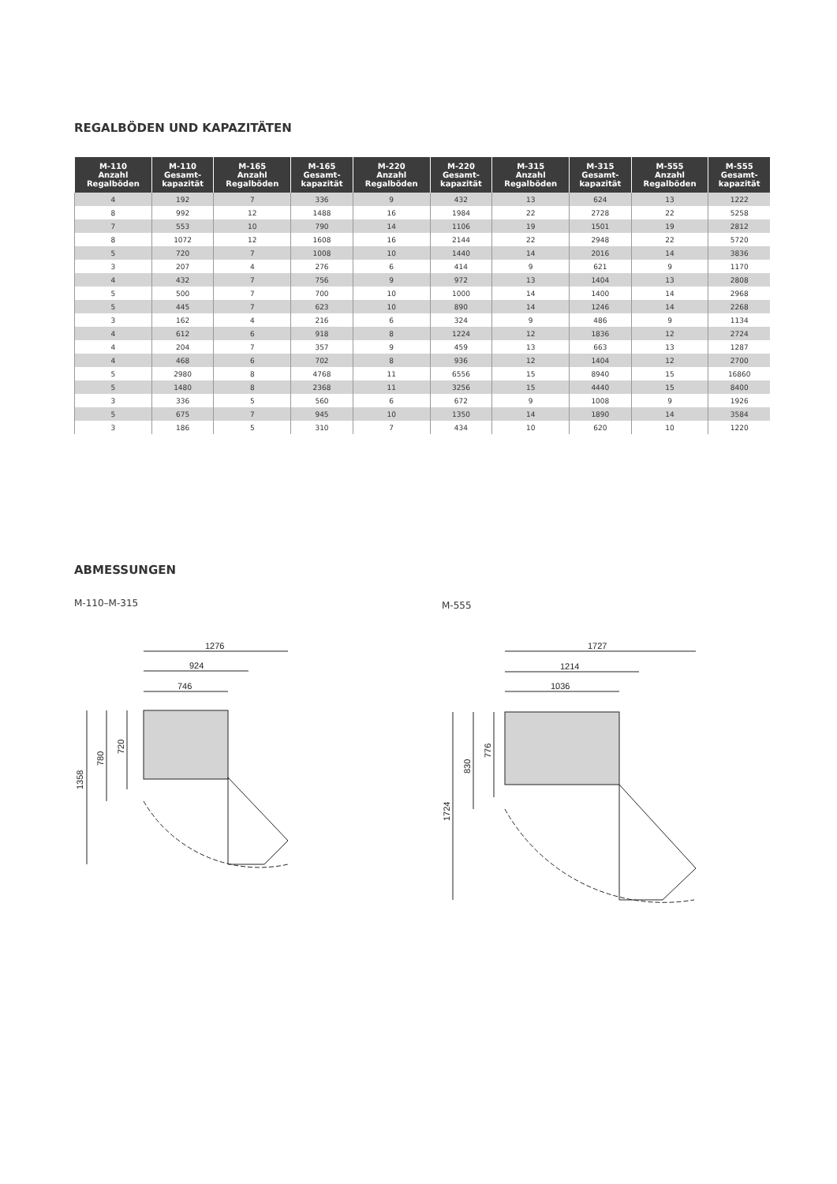REGALBÖDEN UND KAPAZITÄTEN
| M-110 Anzahl Regalböden | M-110 Gesamt- kapazität | M-165 Anzahl Regalböden | M-165 Gesamt- kapazität | M-220 Anzahl Regalböden | M-220 Gesamt- kapazität | M-315 Anzahl Regalböden | M-315 Gesamt- kapazität | M-555 Anzahl Regalböden | M-555 Gesamt- kapazität |
| --- | --- | --- | --- | --- | --- | --- | --- | --- | --- |
| 4 | 192 | 7 | 336 | 9 | 432 | 13 | 624 | 13 | 1222 |
| 8 | 992 | 12 | 1488 | 16 | 1984 | 22 | 2728 | 22 | 5258 |
| 7 | 553 | 10 | 790 | 14 | 1106 | 19 | 1501 | 19 | 2812 |
| 8 | 1072 | 12 | 1608 | 16 | 2144 | 22 | 2948 | 22 | 5720 |
| 5 | 720 | 7 | 1008 | 10 | 1440 | 14 | 2016 | 14 | 3836 |
| 3 | 207 | 4 | 276 | 6 | 414 | 9 | 621 | 9 | 1170 |
| 4 | 432 | 7 | 756 | 9 | 972 | 13 | 1404 | 13 | 2808 |
| 5 | 500 | 7 | 700 | 10 | 1000 | 14 | 1400 | 14 | 2968 |
| 5 | 445 | 7 | 623 | 10 | 890 | 14 | 1246 | 14 | 2268 |
| 3 | 162 | 4 | 216 | 6 | 324 | 9 | 486 | 9 | 1134 |
| 4 | 612 | 6 | 918 | 8 | 1224 | 12 | 1836 | 12 | 2724 |
| 4 | 204 | 7 | 357 | 9 | 459 | 13 | 663 | 13 | 1287 |
| 4 | 468 | 6 | 702 | 8 | 936 | 12 | 1404 | 12 | 2700 |
| 5 | 2980 | 8 | 4768 | 11 | 6556 | 15 | 8940 | 15 | 16860 |
| 5 | 1480 | 8 | 2368 | 11 | 3256 | 15 | 4440 | 15 | 8400 |
| 3 | 336 | 5 | 560 | 6 | 672 | 9 | 1008 | 9 | 1926 |
| 5 | 675 | 7 | 945 | 10 | 1350 | 14 | 1890 | 14 | 3584 |
| 3 | 186 | 5 | 310 | 7 | 434 | 10 | 620 | 10 | 1220 |
ABMESSUNGEN
M-110–M-315 M-555
1276
924
746
1358
780
720
1727
1214
1036
1724
830
776